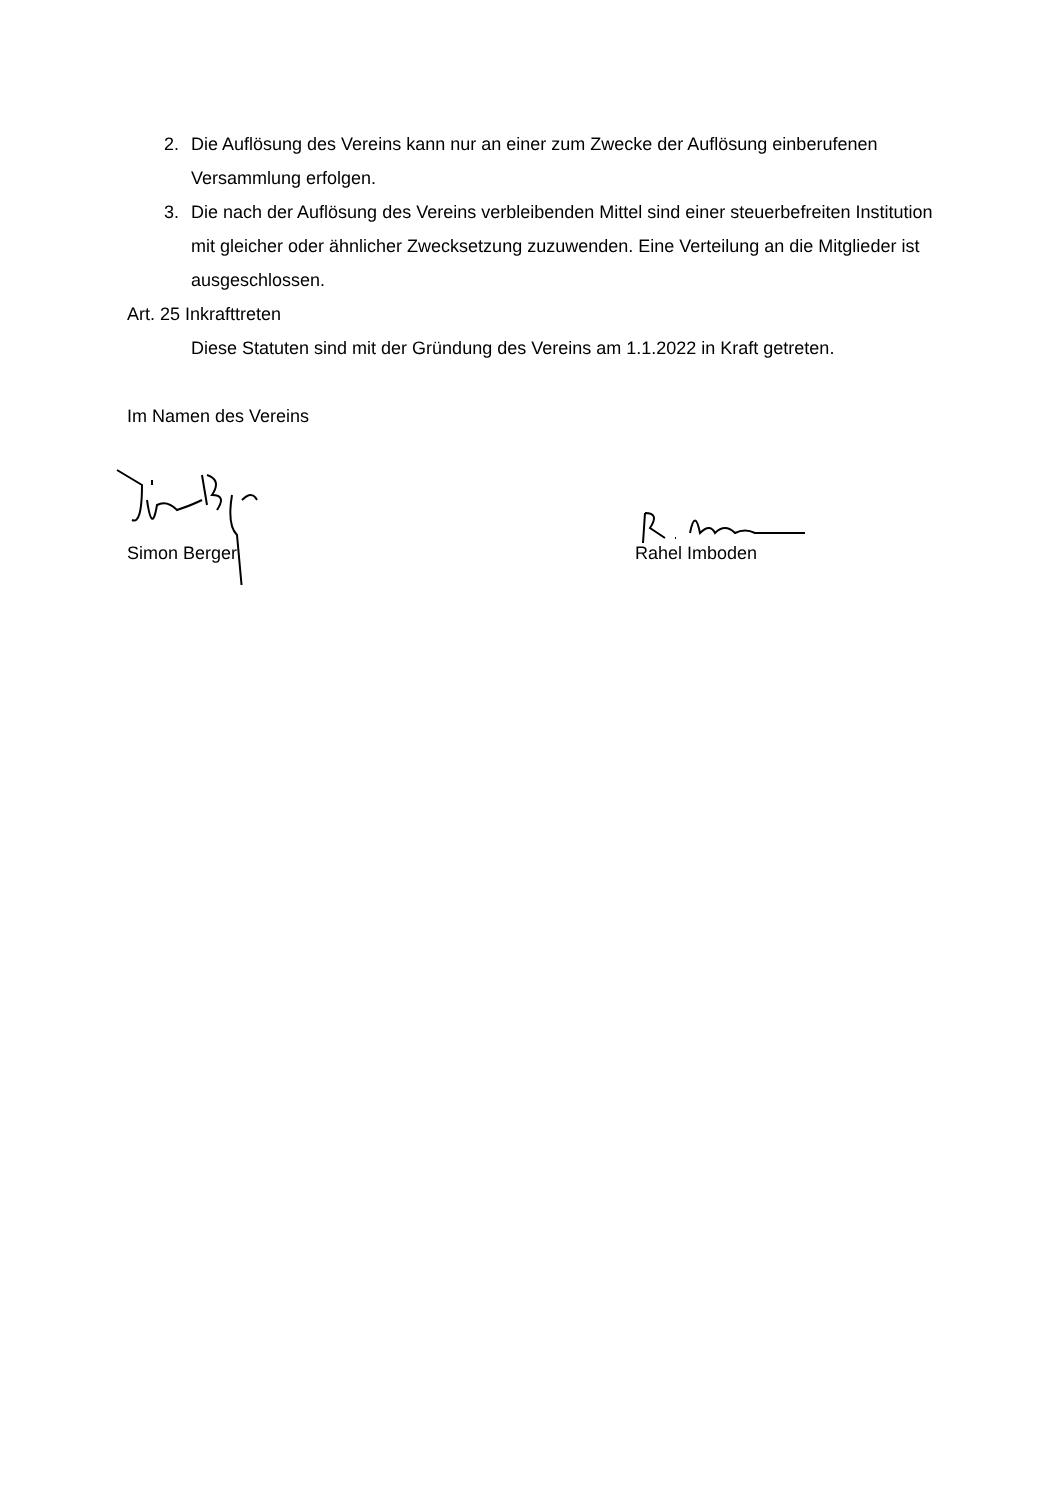2. Die Auflösung des Vereins kann nur an einer zum Zwecke der Auflösung einberufenen Versammlung erfolgen.
3. Die nach der Auflösung des Vereins verbleibenden Mittel sind einer steuerbefreiten Institution mit gleicher oder ähnlicher Zwecksetzung zuzuwenden. Eine Verteilung an die Mitglieder ist ausgeschlossen.
Art. 25 Inkrafttreten
Diese Statuten sind mit der Gründung des Vereins am 1.1.2022 in Kraft getreten.
Im Namen des Vereins
Simon Berger Rahel Imboden